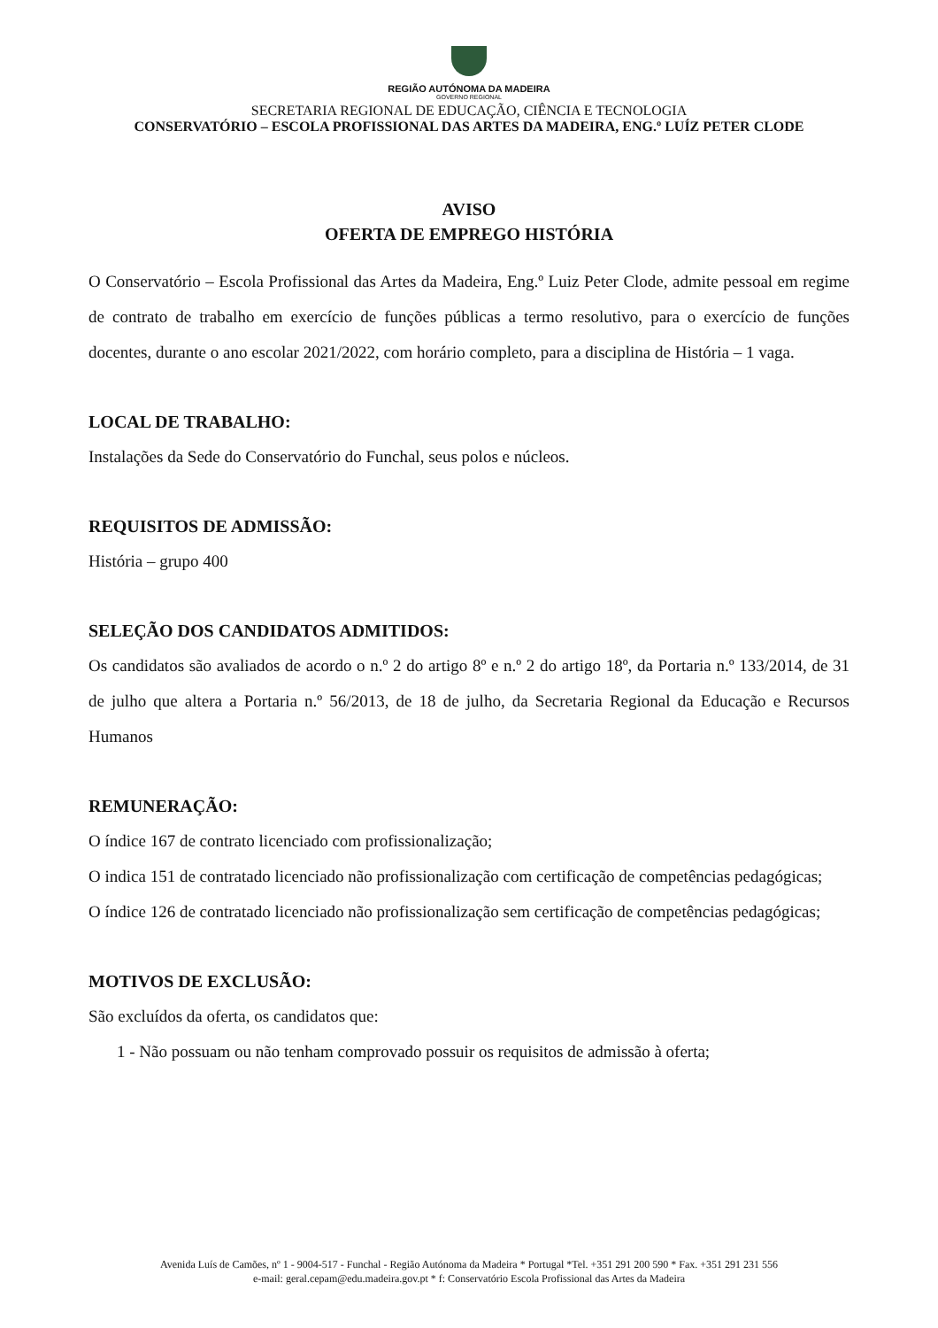REGIÃO AUTÓNOMA DA MADEIRA
GOVERNO REGIONAL
SECRETARIA REGIONAL DE EDUCAÇÃO, CIÊNCIA E TECNOLOGIA
CONSERVATÓRIO – ESCOLA PROFISSIONAL DAS ARTES DA MADEIRA, ENG.º LUÍZ PETER CLODE
AVISO
OFERTA DE EMPREGO HISTÓRIA
O Conservatório – Escola Profissional das Artes da Madeira, Eng.º Luiz Peter Clode, admite pessoal em regime de contrato de trabalho em exercício de funções públicas a termo resolutivo, para o exercício de funções docentes, durante o ano escolar 2021/2022, com horário completo, para a disciplina de História – 1 vaga.
LOCAL DE TRABALHO:
Instalações da Sede do Conservatório do Funchal, seus polos e núcleos.
REQUISITOS DE ADMISSÃO:
História – grupo 400
SELEÇÃO DOS CANDIDATOS ADMITIDOS:
Os candidatos são avaliados de acordo o n.º 2 do artigo 8º e n.º 2 do artigo 18º, da Portaria n.º 133/2014, de 31 de julho que altera a Portaria n.º 56/2013, de 18 de julho, da Secretaria Regional da Educação e Recursos Humanos
REMUNERAÇÃO:
O índice 167 de contrato licenciado com profissionalização;
O indica 151 de contratado licenciado não profissionalização com certificação de competências pedagógicas;
O índice 126 de contratado licenciado não profissionalização sem certificação de competências pedagógicas;
MOTIVOS DE EXCLUSÃO:
São excluídos da oferta, os candidatos que:
1 - Não possuam ou não tenham comprovado possuir os requisitos de admissão à oferta;
Avenida Luís de Camões, nº 1 - 9004-517 - Funchal - Região Autónoma da Madeira * Portugal *Tel. +351 291 200 590 * Fax. +351 291 231 556
e-mail: geral.cepam@edu.madeira.gov.pt * f: Conservatório Escola Profissional das Artes da Madeira